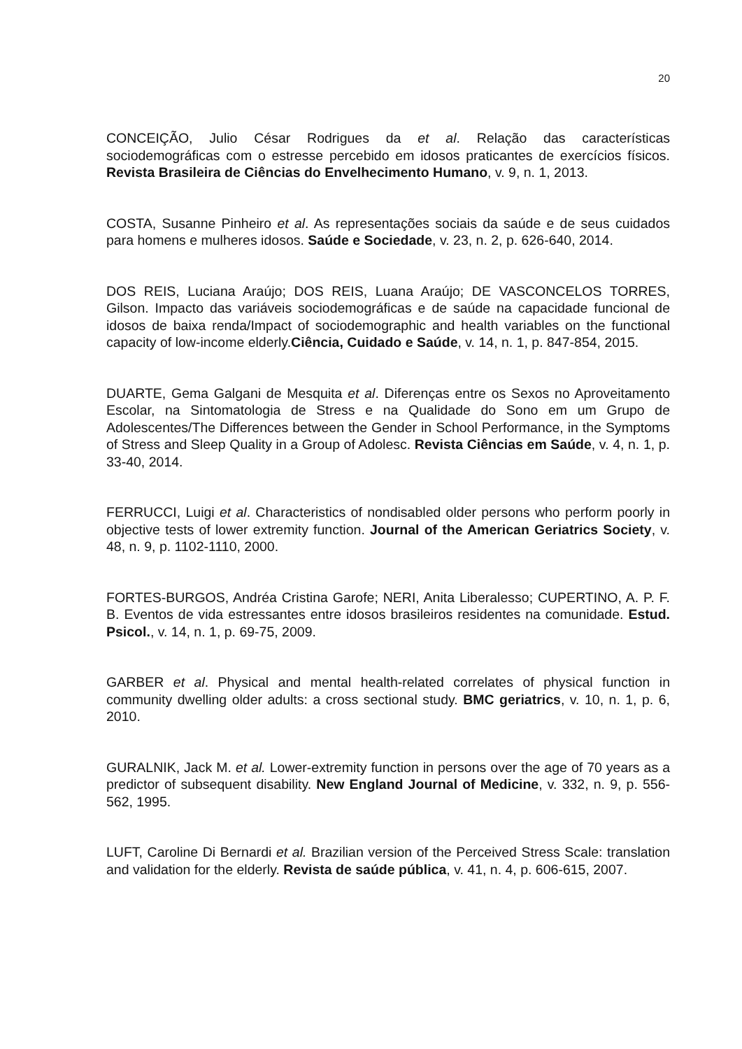20
CONCEIÇÃO, Julio César Rodrigues da et al. Relação das características sociodemográficas com o estresse percebido em idosos praticantes de exercícios físicos. Revista Brasileira de Ciências do Envelhecimento Humano, v. 9, n. 1, 2013.
COSTA, Susanne Pinheiro et al. As representações sociais da saúde e de seus cuidados para homens e mulheres idosos. Saúde e Sociedade, v. 23, n. 2, p. 626-640, 2014.
DOS REIS, Luciana Araújo; DOS REIS, Luana Araújo; DE VASCONCELOS TORRES, Gilson. Impacto das variáveis sociodemográficas e de saúde na capacidade funcional de idosos de baixa renda/Impact of sociodemographic and health variables on the functional capacity of low-income elderly.Ciência, Cuidado e Saúde, v. 14, n. 1, p. 847-854, 2015.
DUARTE, Gema Galgani de Mesquita et al. Diferenças entre os Sexos no Aproveitamento Escolar, na Sintomatologia de Stress e na Qualidade do Sono em um Grupo de Adolescentes/The Differences between the Gender in School Performance, in the Symptoms of Stress and Sleep Quality in a Group of Adolesc. Revista Ciências em Saúde, v. 4, n. 1, p. 33-40, 2014.
FERRUCCI, Luigi et al. Characteristics of nondisabled older persons who perform poorly in objective tests of lower extremity function. Journal of the American Geriatrics Society, v. 48, n. 9, p. 1102-1110, 2000.
FORTES-BURGOS, Andréa Cristina Garofe; NERI, Anita Liberalesso; CUPERTINO, A. P. F. B. Eventos de vida estressantes entre idosos brasileiros residentes na comunidade. Estud. Psicol., v. 14, n. 1, p. 69-75, 2009.
GARBER et al. Physical and mental health-related correlates of physical function in community dwelling older adults: a cross sectional study. BMC geriatrics, v. 10, n. 1, p. 6, 2010.
GURALNIK, Jack M. et al. Lower-extremity function in persons over the age of 70 years as a predictor of subsequent disability. New England Journal of Medicine, v. 332, n. 9, p. 556-562, 1995.
LUFT, Caroline Di Bernardi et al. Brazilian version of the Perceived Stress Scale: translation and validation for the elderly. Revista de saúde pública, v. 41, n. 4, p. 606-615, 2007.